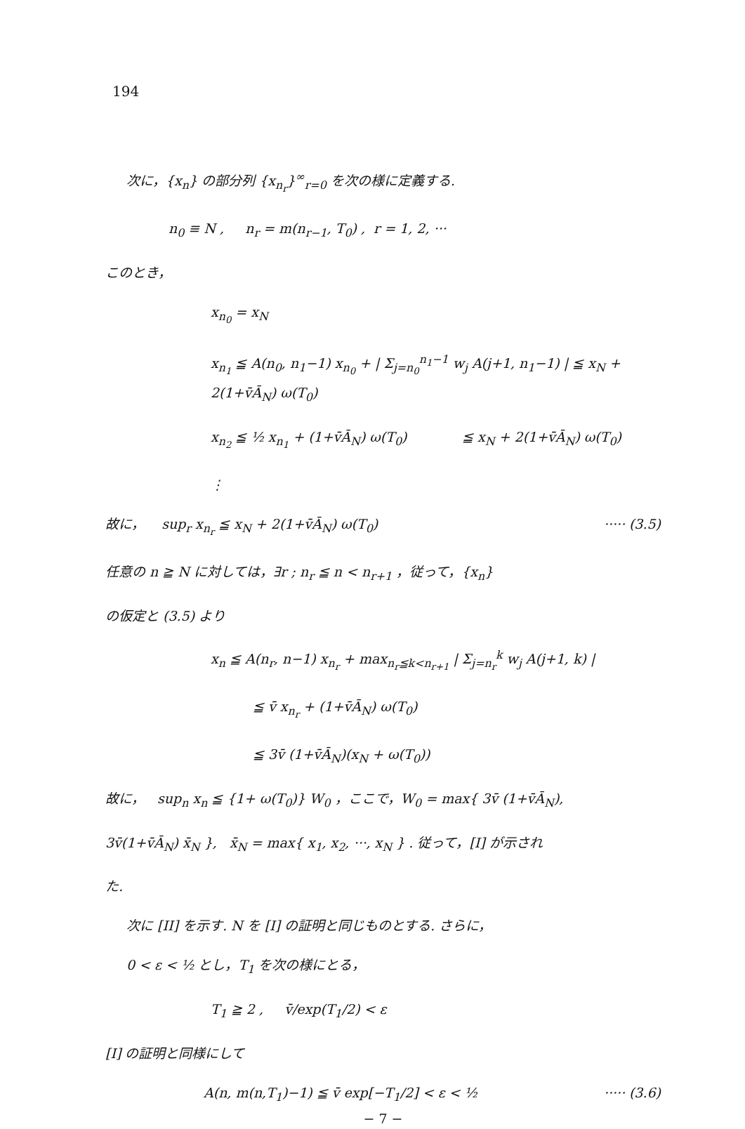194
次に，{x<sub>n</sub>} の部分列 {x<sub>n<sub>r</sub></sub>}<sup>∞</sup><sub>r=0</sub> を次の様に定義する.
n<sub>0</sub> ≡ N , n<sub>r</sub> = m(n<sub>r−1</sub>, T<sub>0</sub>) , r = 1, 2, ···
このとき，
x<sub>n<sub>0</sub></sub> = x<sub>N</sub>
x<sub>n<sub>1</sub></sub> ≦ A(n<sub>0</sub>, n<sub>1</sub>−1) x<sub>n<sub>0</sub></sub> + | Σ<sub>j=n<sub>0</sub></sub><sup>n<sub>1</sub>−1</sup> w<sub>j</sub> A(j+1, n<sub>1</sub>−1) | ≦ x<sub>N</sub> + 2(1+v̄Ā<sub>N</sub>) ω(T<sub>0</sub>)
x<sub>n<sub>2</sub></sub> ≦ ½ x<sub>n<sub>1</sub></sub> + (1+v̄Ā<sub>N</sub>) ω(T<sub>0</sub>) ≦ x<sub>N</sub> + 2(1+v̄Ā<sub>N</sub>) ω(T<sub>0</sub>)
⋮
故に， sup<sub>r</sub> x<sub>n<sub>r</sub></sub> ≦ x<sub>N</sub> + 2(1+v̄Ā<sub>N</sub>) ω(T<sub>0</sub>) ····· (3.5)
任意の n ≧ N に対しては，∃r ; n<sub>r</sub> ≦ n < n<sub>r+1</sub> ，従って，{x<sub>n</sub>}
の仮定と (3.5) より
x<sub>n</sub> ≦ A(n<sub>r</sub>, n−1) x<sub>n<sub>r</sub></sub> + max<sub>n<sub>r</sub>≦k<n<sub>r+1</sub></sub> | Σ<sub>j=n<sub>r</sub></sub><sup>k</sup> w<sub>j</sub> A(j+1, k) |
≦ v̄ x<sub>n<sub>r</sub></sub> + (1+v̄Ā<sub>N</sub>) ω(T<sub>0</sub>)
≦ 3v̄ (1+v̄Ā<sub>N</sub>)(x<sub>N</sub> + ω(T<sub>0</sub>))
故に， sup<sub>n</sub> x<sub>n</sub> ≦ {1+ ω(T<sub>0</sub>)} W<sub>0</sub> ，ここで，W<sub>0</sub> = max{ 3v̄ (1+v̄Ā<sub>N</sub>),
3v̄(1+v̄Ā<sub>N</sub>) x̄<sub>N</sub> }, x̄<sub>N</sub> = max{ x<sub>1</sub>, x<sub>2</sub>, ···, x<sub>N</sub> } . 従って，[I] が示され
た.
次に [II] を示す. N を [I] の証明と同じものとする. さらに，
0 < ε < ½ とし，T<sub>1</sub> を次の様にとる，
T<sub>1</sub> ≧ 2 , v̄/exp(T<sub>1</sub>/2) < ε
[I] の証明と同様にして
A(n, m(n,T<sub>1</sub>)−1) ≦ v̄ exp[−T<sub>1</sub>/2] < ε < ½ ····· (3.6)
− 7 −